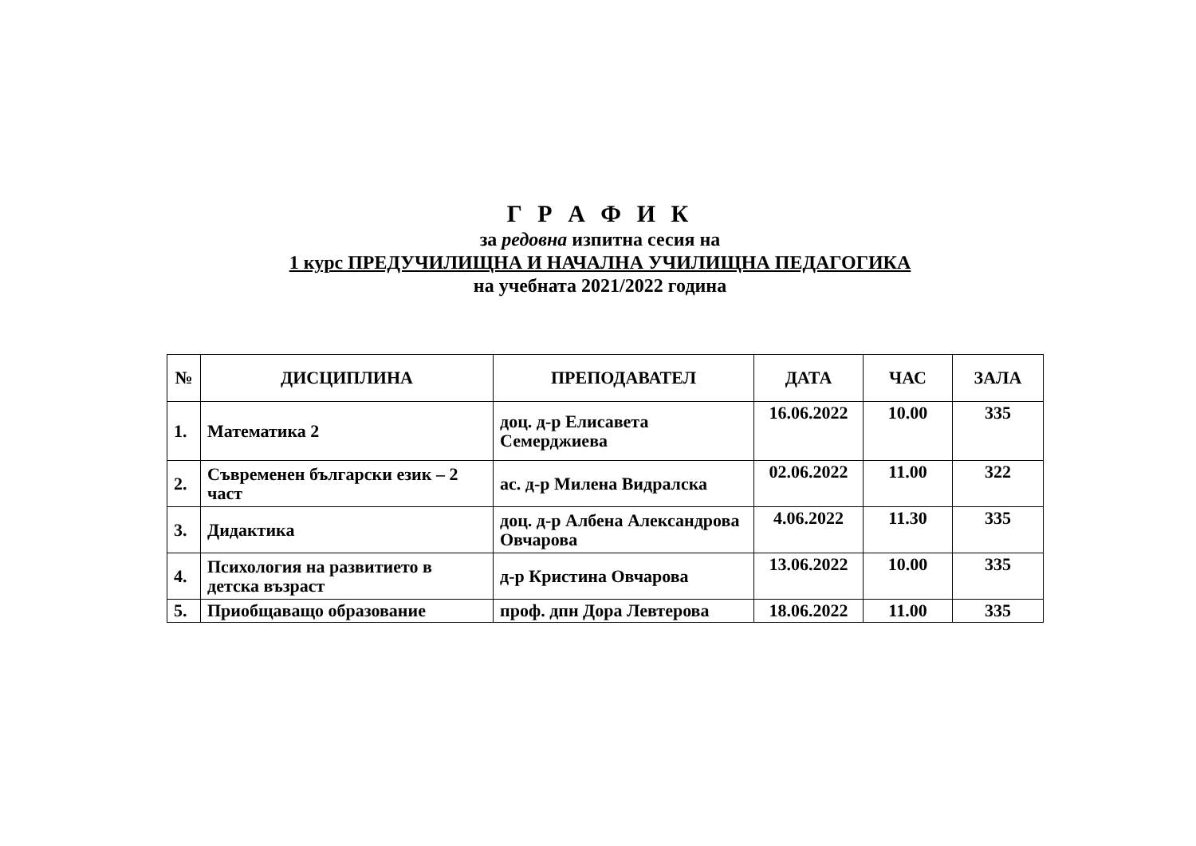Г Р А Ф И К
за редовна изпитна сесия на
1 курс ПРЕДУЧИЛИЩНА И НАЧАЛНА УЧИЛИЩНА ПЕДАГОГИКА
на учебната 2021/2022 година
| № | ДИСЦИПЛИНА | ПРЕПОДАВАТЕЛ | ДАТА | ЧАС | ЗАЛА |
| --- | --- | --- | --- | --- | --- |
| 1. | Математика 2 | доц. д-р Елисавета Семерджиева | 16.06.2022 | 10.00 | 335 |
| 2. | Съвременен български език – 2 част | ас. д-р Милена Видралска | 02.06.2022 | 11.00 | 322 |
| 3. | Дидактика | доц. д-р Албена Александрова Овчарова | 4.06.2022 | 11.30 | 335 |
| 4. | Психология на развитието в детска възраст | д-р Кристина Овчарова | 13.06.2022 | 10.00 | 335 |
| 5. | Приобщаващо образование | проф. дпн Дора Левтерова | 18.06.2022 | 11.00 | 335 |